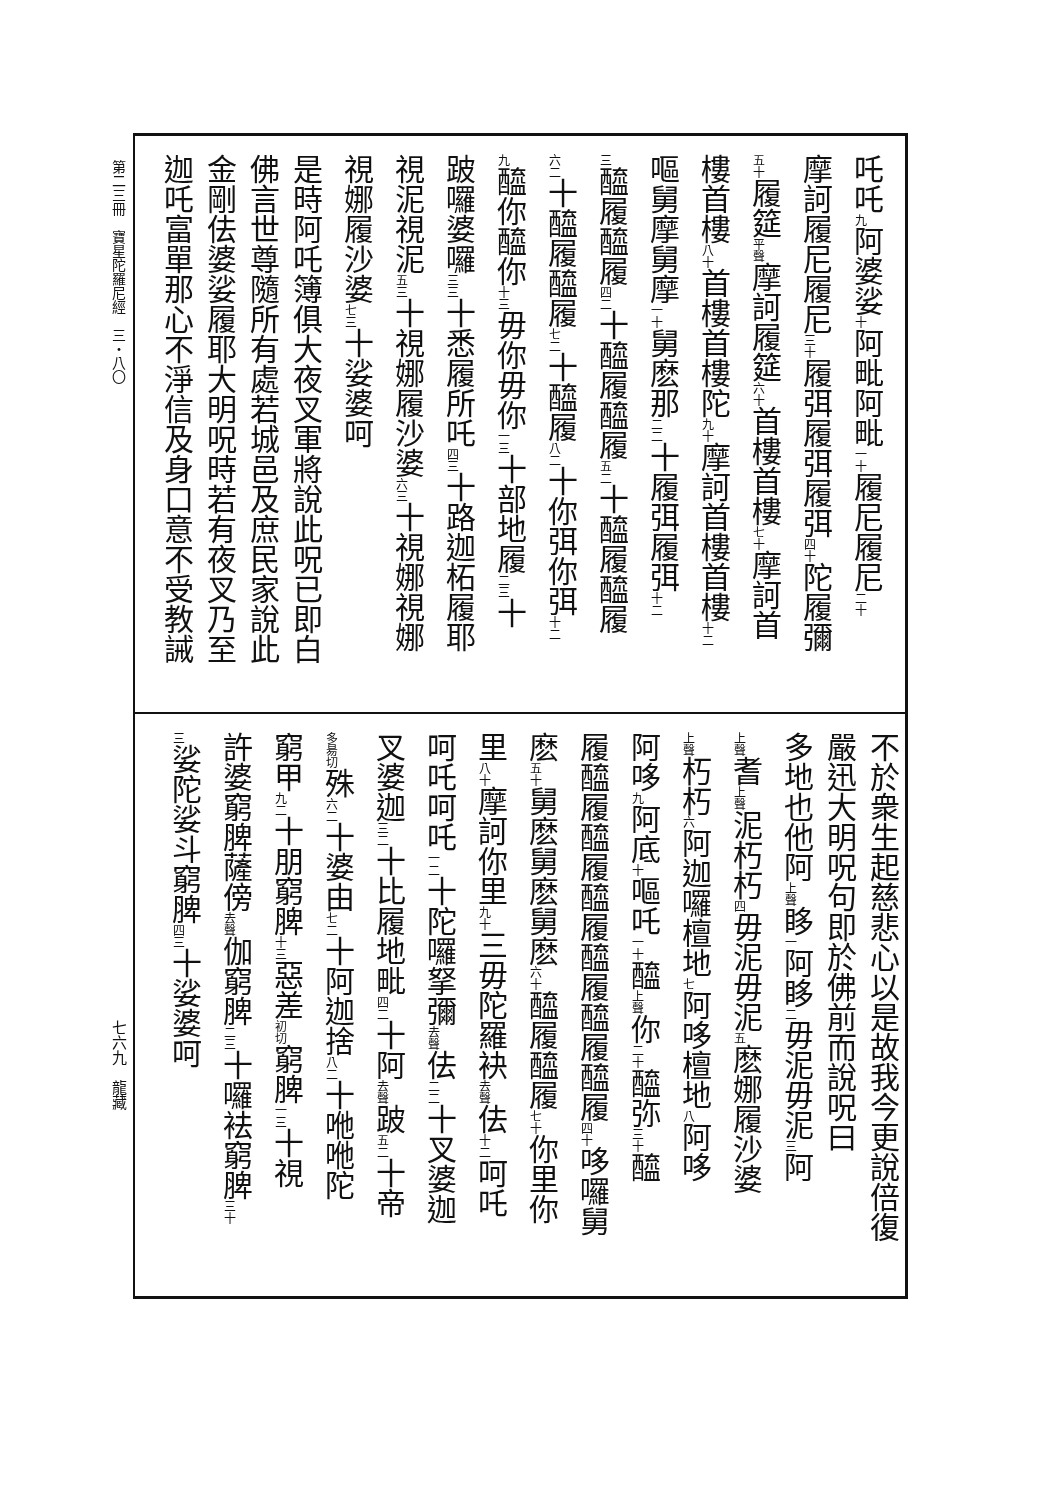第二三冊　寶星陀羅尼經　三・八〇
吒吒<sub>九</sub>阿婆娑<sub>十</sub>阿毗阿毗<sub>一十</sub>履尼履尼<sub>二十</sub>
摩訶履尼履尼<sub>三十</sub>履弭履弭履弭<sub>四十</sub>陀履彌
<sub>五十</sub>履筵<sub>平聲</sub>摩訶履筵<sub>六十</sub>首樓首樓<sub>七十</sub>摩訶首
樓首樓<sub>八十</sub>首樓首樓陀<sub>九十</sub>摩訶首樓首樓<sub>十二</sub>
嘔舅摩舅摩<sub>一十</sub>舅麽那<sub>二二</sub>十履弭履弭<sub>十二</sub>
<sub>三</sub>醯履醯履<sub>四二</sub>十醯履醯履<sub>五二</sub>十醯履醯履
<sub>六二</sub>十醯履醯履<sub>七二</sub>十醯履<sub>八二</sub>十你弭你弭<sub>十二</sub>
<sub>九</sub>醯你醯你<sub>十三</sub>毋你毋你<sub>一三</sub>十部地履<sub>二三</sub>十
跛囉婆囉<sub>三三</sub>十悉履所吒<sub>四三</sub>十路迦柘履耶
視泥視泥<sub>五三</sub>十視娜履沙婆<sub>六三</sub>十視娜視娜
視娜履沙婆<sub>七三</sub>十娑婆呵
是時阿吒簿俱大夜叉軍將說此呪已即白
佛言世尊隨所有處若城邑及庶民家說此
金剛佉婆娑履耶大明呪時若有夜叉乃至
迦吒富單那心不淨信及身口意不受教誡
不於衆生起慈悲心以是故我今更說倍復
嚴迅大明呪句即於佛前而說呪曰
多地也他阿<sub>上聲</sub>眵<sub>一</sub>阿眵<sub>二</sub>毋泥毋泥<sub>三</sub>阿
<sub>上聲</sub>耆<sub>上聲</sub>泥朽朽<sub>四</sub>毋泥毋泥<sub>五</sub>麽娜履沙婆
<sub>上聲</sub>朽朽<sub>六</sub>阿迦囉檀地<sub>七</sub>阿哆檀地<sub>八</sub>阿哆
阿哆<sub>九</sub>阿底<sub>十</sub>嘔吒<sub>一十</sub>醯<sub>上聲</sub>你<sub>二十</sub>醯弥<sub>三十</sub>醯
履醯履醯履醯履醯履醯履醯履<sub>四十</sub>哆囉舅
麽<sub>五十</sub>舅麽舅麽舅麽<sub>六十</sub>醯履醯履<sub>七十</sub>你里你
里<sub>八十</sub>摩訶你里<sub>九十</sub>三毋陀羅袂<sub>去聲</sub>佉<sub>十二</sub>呵吒
呵吒呵吒<sub>一二</sub>十陀囉拏彌<sub>去聲</sub>佉<sub>二二</sub>十叉婆迦
叉婆迦<sub>三二</sub>十比履地毗<sub>四二</sub>十阿<sub>去聲</sub>跛<sub>五二</sub>十帝
<sub>多昜切</sub>殊<sub>六二</sub>十婆由<sub>七二</sub>十阿迦捨<sub>八二</sub>十咃咃陀
窮甲<sub>九二</sub>十朋窮脾<sub>十三</sub>惡差<sub>初切</sub>窮脾<sub>一三</sub>十視
許婆窮脾薩傍<sub>去聲</sub>伽窮脾<sub>二三</sub>十囉袪窮脾<sub>三十</sub>
<sub>三</sub>娑陀娑斗窮脾<sub>四三</sub>十娑婆呵
七六九　龍藏